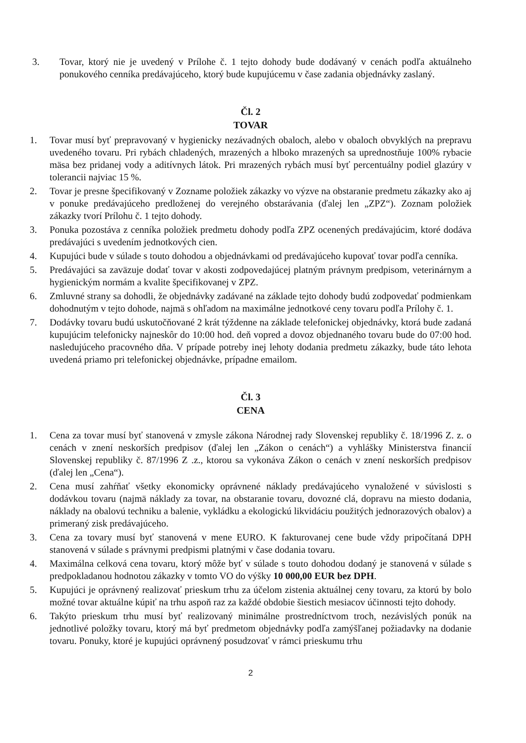3. Tovar, ktorý nie je uvedený v Prílohe č. 1 tejto dohody bude dodávaný v cenách podľa aktuálneho ponukového cenníka predávajúceho, ktorý bude kupujúcemu v čase zadania objednávky zaslaný.
Čl. 2
TOVAR
1. Tovar musí byť prepravovaný v hygienicky nezávadných obaloch, alebo v obaloch obvyklých na prepravu uvedeného tovaru. Pri rybách chladených, mrazených a hlboko mrazených sa uprednostňuje 100% rybacie mäsa bez pridanej vody a aditívnych látok. Pri mrazených rybách musí byť percentuálny podiel glazúry v tolerancii najviac 15 %.
2. Tovar je presne špecifikovaný v Zozname položiek zákazky vo výzve na obstaranie predmetu zákazky ako aj v ponuke predávajúceho predloženej do verejného obstarávania (ďalej len „ZPZ“). Zoznam položiek zákazky tvorí Prílohu č. 1 tejto dohody.
3. Ponuka pozostáva z cenníka položiek predmetu dohody podľa ZPZ ocenených predávajúcim, ktoré dodáva predávajúci s uvedením jednotkových cien.
4. Kupujúci bude v súlade s touto dohodou a objednávkami od predávajúceho kupovať tovar podľa cenníka.
5. Predávajúci sa zaväzuje dodať tovar v akosti zodpovedajúcej platným právnym predpisom, veterinárnym a hygienickým normám a kvalite špecifikovanej v ZPZ.
6. Zmluvné strany sa dohodli, že objednávky zadávané na základe tejto dohody budú zodpovedať podmienkam dohodnutým v tejto dohode, najmä s ohľadom na maximálne jednotkové ceny tovaru podľa Prílohy č. 1.
7. Dodávky tovaru budú uskutočňované 2 krát týždenne na základe telefonickej objednávky, ktorá bude zadaná kupujúcim telefonicky najneskôr do 10:00 hod. deň vopred a dovoz objednaného tovaru bude do 07:00 hod. nasledujúceho pracovného dňa. V prípade potreby inej lehoty dodania predmetu zákazky, bude táto lehota uvedená priamo pri telefonickej objednávke, prípadne emailom.
Čl. 3
CENA
1. Cena za tovar musí byť stanovená v zmysle zákona Národnej rady Slovenskej republiky č. 18/1996 Z. z. o cenách v znení neskorších predpisov (ďalej len „Zákon o cenách“) a vyhlášky Ministerstva financií Slovenskej republiky č. 87/1996 Z .z., ktorou sa vykonáva Zákon o cenách v znení neskorších predpisov (ďalej len „Cena“).
2. Cena musí zahŕňať všetky ekonomicky oprávnené náklady predávajúceho vynaložené v súvislosti s dodávkou tovaru (najmä náklady za tovar, na obstaranie tovaru, dovozné clá, dopravu na miesto dodania, náklady na obalovú techniku a balenie, vykládku a ekologickú likvidáciu použitých jednorazových obalov) a primeraný zisk predávajúceho.
3. Cena za tovary musí byť stanovená v mene EURO. K fakturovanej cene bude vždy pripočítaná DPH stanovená v súlade s právnymi predpismi platnými v čase dodania tovaru.
4. Maximálna celková cena tovaru, ktorý môže byť v súlade s touto dohodou dodaný je stanovená v súlade s predpokladanou hodnotou zákazky v tomto VO do výšky 10 000,00 EUR bez DPH.
5. Kupujúci je oprávnený realizovať prieskum trhu za účelom zistenia aktuálnej ceny tovaru, za ktorú by bolo možné tovar aktuálne kúpiť na trhu aspoň raz za každé obdobie šiestich mesiacov účinnosti tejto dohody.
6. Takýto prieskum trhu musí byť realizovaný minimálne prostredníctvom troch, nezávislých ponúk na jednotlivé položky tovaru, ktorý má byť predmetom objednávky podľa zamýšľanej požiadavky na dodanie tovaru. Ponuky, ktoré je kupujúci oprávnený posudzovať v rámci prieskumu trhu
2